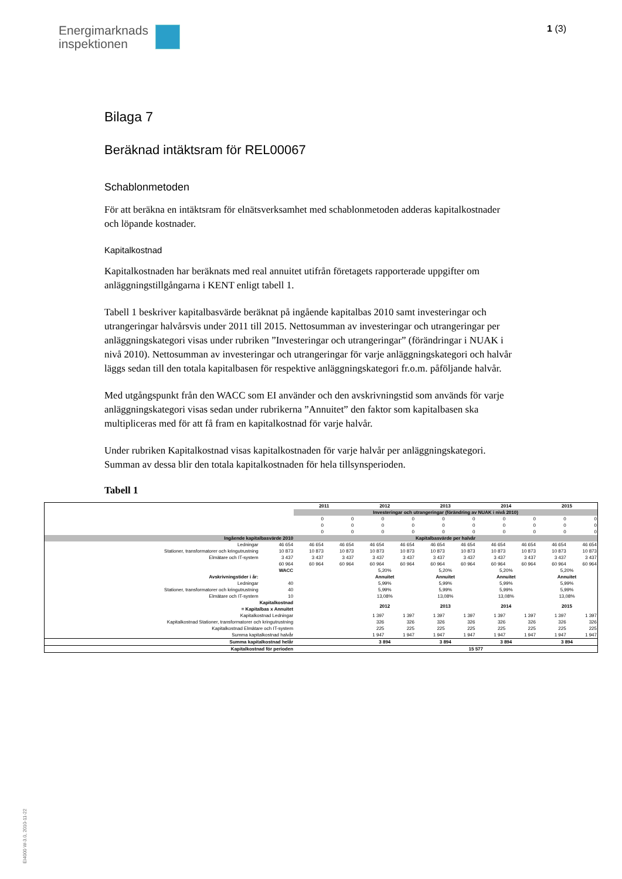Energimarknads
inspektionen
1 (3)
Bilaga 7
Beräknad intäktsram för REL00067
Schablonmetoden
För att beräkna en intäktsram för elnätsverksamhet med schablonmetoden adderas kapitalkostnader och löpande kostnader.
Kapitalkostnad
Kapitalkostnaden har beräknats med real annuitet utifrån företagets rapporterade uppgifter om anläggningstillgångarna i KENT enligt tabell 1.
Tabell 1 beskriver kapitalbasvärde beräknat på ingående kapitalbas 2010 samt investeringar och utrangeringar halvårsvis under 2011 till 2015. Nettosumman av investeringar och utrangeringar per anläggningskategori visas under rubriken ”Investeringar och utrangeringar” (förändringar i NUAK i nivå 2010). Nettosumman av investeringar och utrangeringar för varje anläggningskategori och halvår läggs sedan till den totala kapitalbasen för respektive anläggningskategori fr.o.m. påföljande halvår.
Med utgångspunkt från den WACC som EI använder och den avskrivningstid som används för varje anläggningskategori visas sedan under rubrikerna ”Annuitet” den faktor som kapitalbasen ska multipliceras med för att få fram en kapitalkostnad för varje halvår.
Under rubriken Kapitalkostnad visas kapitalkostnaden för varje halvår per anläggningskategori. Summan av dessa blir den totala kapitalkostnaden för hela tillsynsperioden.
Tabell 1
| | | 2011 | | 2012 | | 2013 | | 2014 | | 2015 | |
| --- | --- | --- | --- | --- | --- | --- | --- | --- | --- | --- | --- |
| | | Investeringar och utrangeringar (förändring av NUAK i nivå 2010) | | | | | | | | | |
| | | 0 | 0 | 0 | 0 | 0 | 0 | 0 | 0 | 0 | 0 |
| | | 0 | 0 | 0 | 0 | 0 | 0 | 0 | 0 | 0 | 0 |
| | | 0 | 0 | 0 | 0 | 0 | 0 | 0 | 0 | 0 | 0 |
| Ingående kapitalbasvärde 2010 | | Kapitalbasvärde per halvår | | | | | | | | | |
| Ledningar | 46 654 | 46 654 | 46 654 | 46 654 | 46 654 | 46 654 | 46 654 | 46 654 | 46 654 | 46 654 | 46 654 |
| Stationer, transformatorer och kringutrustning | 10 873 | 10 873 | 10 873 | 10 873 | 10 873 | 10 873 | 10 873 | 10 873 | 10 873 | 10 873 | 10 873 |
| Elmätare och IT-system | 3 437 | 3 437 | 3 437 | 3 437 | 3 437 | 3 437 | 3 437 | 3 437 | 3 437 | 3 437 | 3 437 |
| | 60 964 | 60 964 | 60 964 | 60 964 | 60 964 | 60 964 | 60 964 | 60 964 | 60 964 | 60 964 | 60 964 |
| | WACC | | | 5,20% | | 5,20% | | 5,20% | | 5,20% | |
| Avskrivningstider i år: | | | | Annuitet | | Annuitet | | Annuitet | | Annuitet | |
| Ledningar | 40 | | | 5,99% | | 5,99% | | 5,99% | | 5,99% | |
| Stationer, transformatorer och kringutrustning | 40 | | | 5,99% | | 5,99% | | 5,99% | | 5,99% | |
| Elmätare och IT-system | 10 | | | 13,08% | | 13,08% | | 13,08% | | 13,08% | |
| Kapitalkostnad = Kapitalbas x Annuitet | | | | 2012 | | 2013 | | 2014 | | 2015 | |
| Kapitalkostnad Ledningar | | | | 1 397 | 1 397 | 1 397 | 1 397 | 1 397 | 1 397 | 1 397 | 1 397 |
| Kapitalkostnad Stationer, transformatorer och kringutrustning | | | | 326 | 326 | 326 | 326 | 326 | 326 | 326 | 326 |
| Kapitalkostnad Elmätare och IT-system | | | | 225 | 225 | 225 | 225 | 225 | 225 | 225 | 225 |
| Summa kapitalkostnad halvår | | | | 1 947 | 1 947 | 1 947 | 1 947 | 1 947 | 1 947 | 1 947 | 1 947 |
| Summa kapitalkostnad helår | | | | 3 894 | | 3 894 | | 3 894 | | 3 894 | |
| Kapitalkostnad för perioden | | | | 15 577 | | | | | | | |
EI4000 W-3.0, 2010-11-22